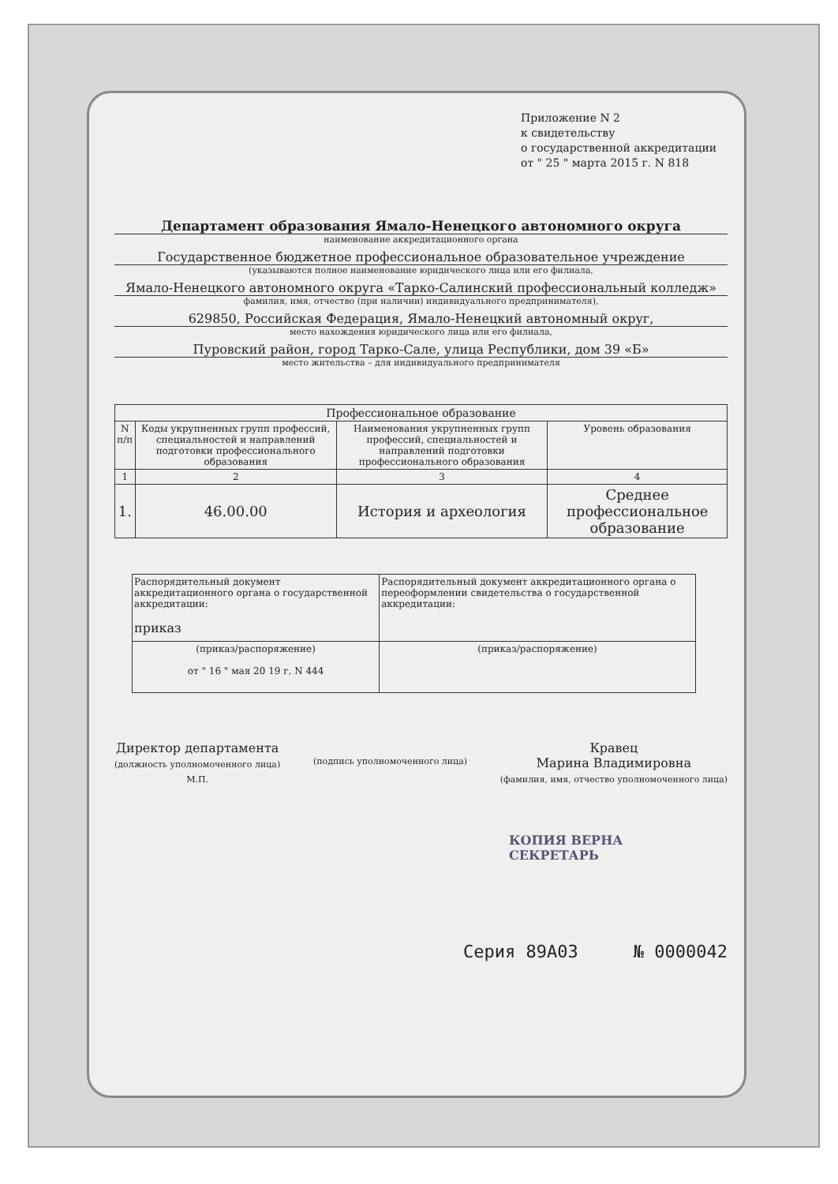Приложение N 2
к свидетельству
о государственной аккредитации
от " 25 " марта 2015 г. N 818
Департамент образования Ямало-Ненецкого автономного округа
наименование аккредитационного органа
Государственное бюджетное профессиональное образовательное учреждение
(указываются полное наименование юридического лица или его филиала,
Ямало-Ненецкого автономного округа «Тарко-Салинский профессиональный колледж»
фамилия, имя, отчество (при наличии) индивидуального предпринимателя),
629850, Российская Федерация, Ямало-Ненецкий автономный округ,
место нахождения юридического лица или его филиала,
Пуровский район, город Тарко-Сале, улица Республики, дом 39 «Б»
место жительства – для индивидуального предпринимателя
| Профессиональное образование | | | |
| --- | --- | --- | --- |
| N п/п | Коды укрупненных групп профессий, специальностей и направлений подготовки профессионального образования | Наименования укрупненных групп профессий, специальностей и направлений подготовки профессионального образования | Уровень образования |
| 1 | 2 | 3 | 4 |
| 1. | 46.00.00 | История и археология | Среднее профессиональное образование |
| Распорядительный документ аккредитационного органа о государственной аккредитации: приказ | Распорядительный документ аккредитационного органа о переоформлении свидетельства о государственной аккредитации: |
| (приказ/распоряжение) от " 16 " мая 20 19 г. N 444 | (приказ/распоряжение) |
Директор департамента
(должность уполномоченного лица)
М.П.
(подпись уполномоченного лица)
Кравец
Марина Владимировна
(фамилия, имя, отчество уполномоченного лица)
КОПИЯ ВЕРНА
СЕКРЕТАРЬ
Серия 89А03 № 0000042